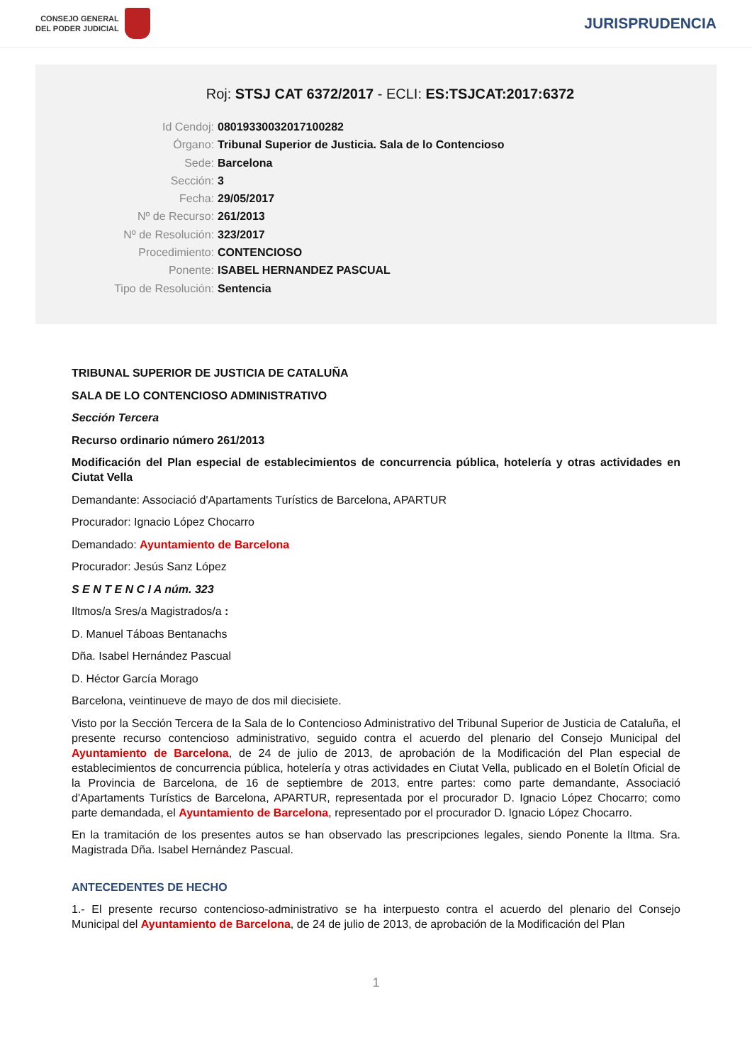CONSEJO GENERAL
DEL PODER JUDICIAL
JURISPRUDENCIA
Roj: STSJ CAT 6372/2017 - ECLI: ES:TSJCAT:2017:6372
Id Cendoj: 08019330032017100282
Órgano: Tribunal Superior de Justicia. Sala de lo Contencioso
Sede: Barcelona
Sección: 3
Fecha: 29/05/2017
Nº de Recurso: 261/2013
Nº de Resolución: 323/2017
Procedimiento: CONTENCIOSO
Ponente: ISABEL HERNANDEZ PASCUAL
Tipo de Resolución: Sentencia
TRIBUNAL SUPERIOR DE JUSTICIA DE CATALUÑA
SALA DE LO CONTENCIOSO ADMINISTRATIVO
Sección Tercera
Recurso ordinario número 261/2013
Modificación del Plan especial de establecimientos de concurrencia pública, hotelería y otras actividades en Ciutat Vella
Demandante: Associació d'Apartaments Turístics de Barcelona, APARTUR
Procurador: Ignacio López Chocarro
Demandado: Ayuntamiento de Barcelona
Procurador: Jesús Sanz López
S E N T E N C I A núm. 323
Iltmos/a Sres/a Magistrados/a :
D. Manuel Táboas Bentanachs
Dña. Isabel Hernández Pascual
D. Héctor García Morago
Barcelona, veintinueve de mayo de dos mil diecisiete.
Visto por la Sección Tercera de la Sala de lo Contencioso Administrativo del Tribunal Superior de Justicia de Cataluña, el presente recurso contencioso administrativo, seguido contra el acuerdo del plenario del Consejo Municipal del Ayuntamiento de Barcelona, de 24 de julio de 2013, de aprobación de la Modificación del Plan especial de establecimientos de concurrencia pública, hotelería y otras actividades en Ciutat Vella, publicado en el Boletín Oficial de la Provincia de Barcelona, de 16 de septiembre de 2013, entre partes: como parte demandante, Associació d'Apartaments Turístics de Barcelona, APARTUR, representada por el procurador D. Ignacio López Chocarro; como parte demandada, el Ayuntamiento de Barcelona, representado por el procurador D. Ignacio López Chocarro.
En la tramitación de los presentes autos se han observado las prescripciones legales, siendo Ponente la Iltma. Sra. Magistrada Dña. Isabel Hernández Pascual.
ANTECEDENTES DE HECHO
1.- El presente recurso contencioso-administrativo se ha interpuesto contra el acuerdo del plenario del Consejo Municipal del Ayuntamiento de Barcelona, de 24 de julio de 2013, de aprobación de la Modificación del Plan
1